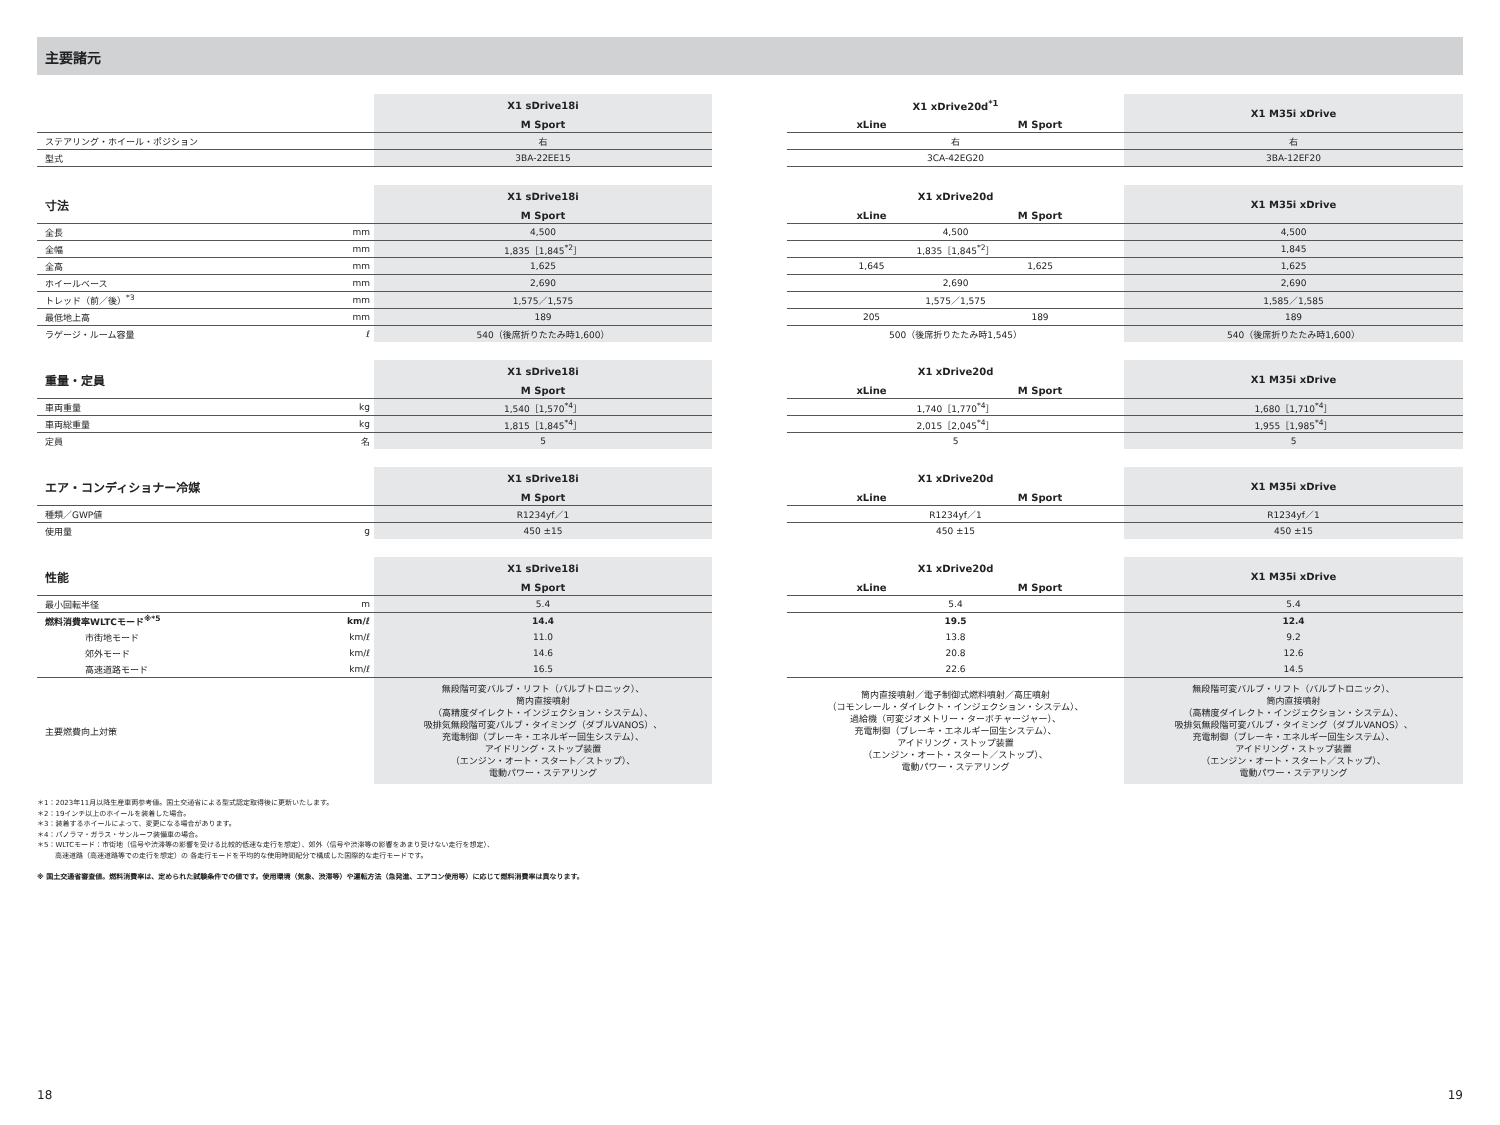主要諸元
| | | X1 sDrive18i | | X1 xDrive20d<sup>*1</sup> | | X1 M35i xDrive |
| --- | --- | --- | --- | --- | --- | --- |
| | | M Sport | | xLine | M Sport | |
| ステアリング・ホイール・ポジション | | 右 | | 右 | | 右 |
| 型式 | | 3BA-22EE15 | | 3CA-42EG20 | | 3BA-12EF20 |
| 寸法 | | X1 sDrive18i | | X1 xDrive20d | | X1 M35i xDrive |
| | | M Sport | | xLine | M Sport | |
| 全長 | mm | 4,500 | | 4,500 | | 4,500 |
| 全幅 | mm | 1,835［1,845<sup>*2</sup>］ | | 1,835［1,845<sup>*2</sup>］ | | 1,845 |
| 全高 | mm | 1,625 | | 1,645 | 1,625 | 1,625 |
| ホイールベース | mm | 2,690 | | 2,690 | | 2,690 |
| トレッド（前／後）<sup>*3</sup> | mm | 1,575／1,575 | | 1,575／1,575 | | 1,585／1,585 |
| 最低地上高 | mm | 189 | | 205 | 189 | 189 |
| ラゲージ・ルーム容量 | ℓ | 540（後席折りたたみ時1,600） | | 500（後席折りたたみ時1,545） | | 540（後席折りたたみ時1,600） |
| 重量・定員 | | X1 sDrive18i | | X1 xDrive20d | | X1 M35i xDrive |
| | | M Sport | | xLine | M Sport | |
| 車両重量 | kg | 1,540［1,570<sup>*4</sup>］ | | 1,740［1,770<sup>*4</sup>］ | | 1,680［1,710<sup>*4</sup>］ |
| 車両総重量 | kg | 1,815［1,845<sup>*4</sup>］ | | 2,015［2,045<sup>*4</sup>］ | | 1,955［1,985<sup>*4</sup>］ |
| 定員 | 名 | 5 | | 5 | | 5 |
| エア・コンディショナー冷媒 | | X1 sDrive18i | | X1 xDrive20d | | X1 M35i xDrive |
| | | M Sport | | xLine | M Sport | |
| 種類／GWP値 | | R1234yf／1 | | R1234yf／1 | | R1234yf／1 |
| 使用量 | g | 450 ±15 | | 450 ±15 | | 450 ±15 |
| 性能 | | X1 sDrive18i | | X1 xDrive20d | | X1 M35i xDrive |
| | | M Sport | | xLine | M Sport | |
| 最小回転半径 | m | 5.4 | | 5.4 | | 5.4 |
| 燃料消費率WLTCモード<sup>※*5</sup> | km/ℓ | 14.4 | | 19.5 | | 12.4 |
| 市街地モード | km/ℓ | 11.0 | | 13.8 | | 9.2 |
| 郊外モード | km/ℓ | 14.6 | | 20.8 | | 12.6 |
| 高速道路モード | km/ℓ | 16.5 | | 22.6 | | 14.5 |
| 主要燃費向上対策 | | 無段階可変バルブ・リフト（バルブトロニック）、 筒内直接噴射 （高精度ダイレクト・インジェクション・システム）、 吸排気無段階可変バルブ・タイミング（ダブルVANOS）、 充電制御（ブレーキ・エネルギー回生システム）、 アイドリング・ストップ装置 （エンジン・オート・スタート／ストップ）、 電動パワー・ステアリング | | 筒内直接噴射／電子制御式燃料噴射／高圧噴射 （コモンレール・ダイレクト・インジェクション・システム）、 過給機（可変ジオメトリー・ターボチャージャー）、 充電制御（ブレーキ・エネルギー回生システム）、 アイドリング・ストップ装置 （エンジン・オート・スタート／ストップ）、 電動パワー・ステアリング | | 無段階可変バルブ・リフト（バルブトロニック）、 筒内直接噴射 （高精度ダイレクト・インジェクション・システム）、 吸排気無段階可変バルブ・タイミング（ダブルVANOS）、 充電制御（ブレーキ・エネルギー回生システム）、 アイドリング・ストップ装置 （エンジン・オート・スタート／ストップ）、 電動パワー・ステアリング |
＊1：2023年11月以降生産車両参考値。国土交通省による型式認定取得後に更新いたします。
＊2：19インチ以上のホイールを装着した場合。
＊3：装着するホイールによって、変更になる場合があります。
＊4：パノラマ・ガラス・サンルーフ装備車の場合。
＊5：WLTCモード：市街地（信号や渋滞等の影響を受ける比較的低速な走行を想定）、郊外（信号や渋滞等の影響をあまり受けない走行を想定）、
高速道路（高速道路等での走行を想定）の 各走行モードを平均的な使用時間配分で構成した国際的な走行モードです。
※ 国土交通省審査値。燃料消費率は、定められた試験条件での値です。使用環境（気象、渋滞等）や運転方法（急発進、エアコン使用等）に応じて燃料消費率は異なります。
18 19